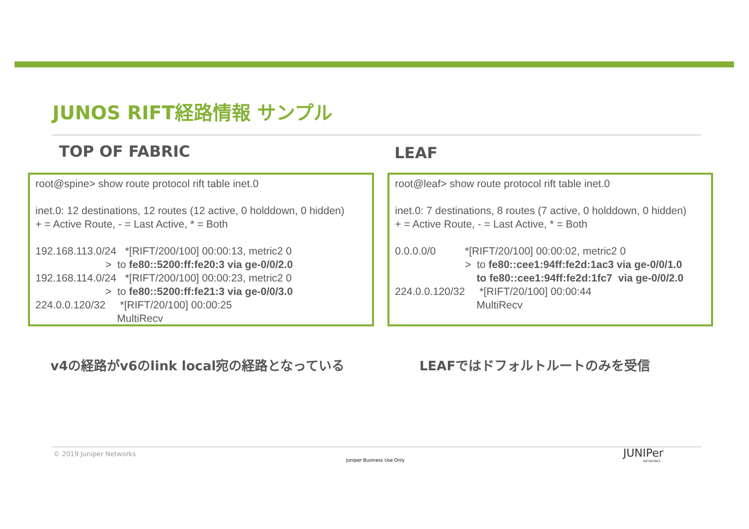JUNOS RIFT経路情報 サンプル
TOP OF FABRIC LEAF
root@spine> show route protocol rift table inet.0 inet.0: 12 destinations, 12 routes (12 active, 0 holddown, 0 hidden) + = Active Route, - = Last Active, * = Both 192.168.113.0/24 *[RIFT/200/100] 00:00:13, metric2 0 > to fe80::5200:ff:fe20:3 via ge-0/0/2.0 192.168.114.0/24 *[RIFT/200/100] 00:00:23, metric2 0 > to fe80::5200:ff:fe21:3 via ge-0/0/3.0 224.0.0.120/32 *[RIFT/20/100] 00:00:25 MultiRecv
root@leaf> show route protocol rift table inet.0 inet.0: 7 destinations, 8 routes (7 active, 0 holddown, 0 hidden) + = Active Route, - = Last Active, * = Both 0.0.0.0/0 *[RIFT/20/100] 00:00:02, metric2 0 > to fe80::cee1:94ff:fe2d:1ac3 via ge-0/0/1.0 to fe80::cee1:94ff:fe2d:1fc7 via ge-0/0/2.0 224.0.0.120/32 *[RIFT/20/100] 00:00:44 MultiRecv
v4の経路がv6のlink local宛の経路となっている
LEAFではドフォルトルートのみを受信
© 2019 Juniper Networks
Juniper Business Use Only
JUNIPer
NETWORKS